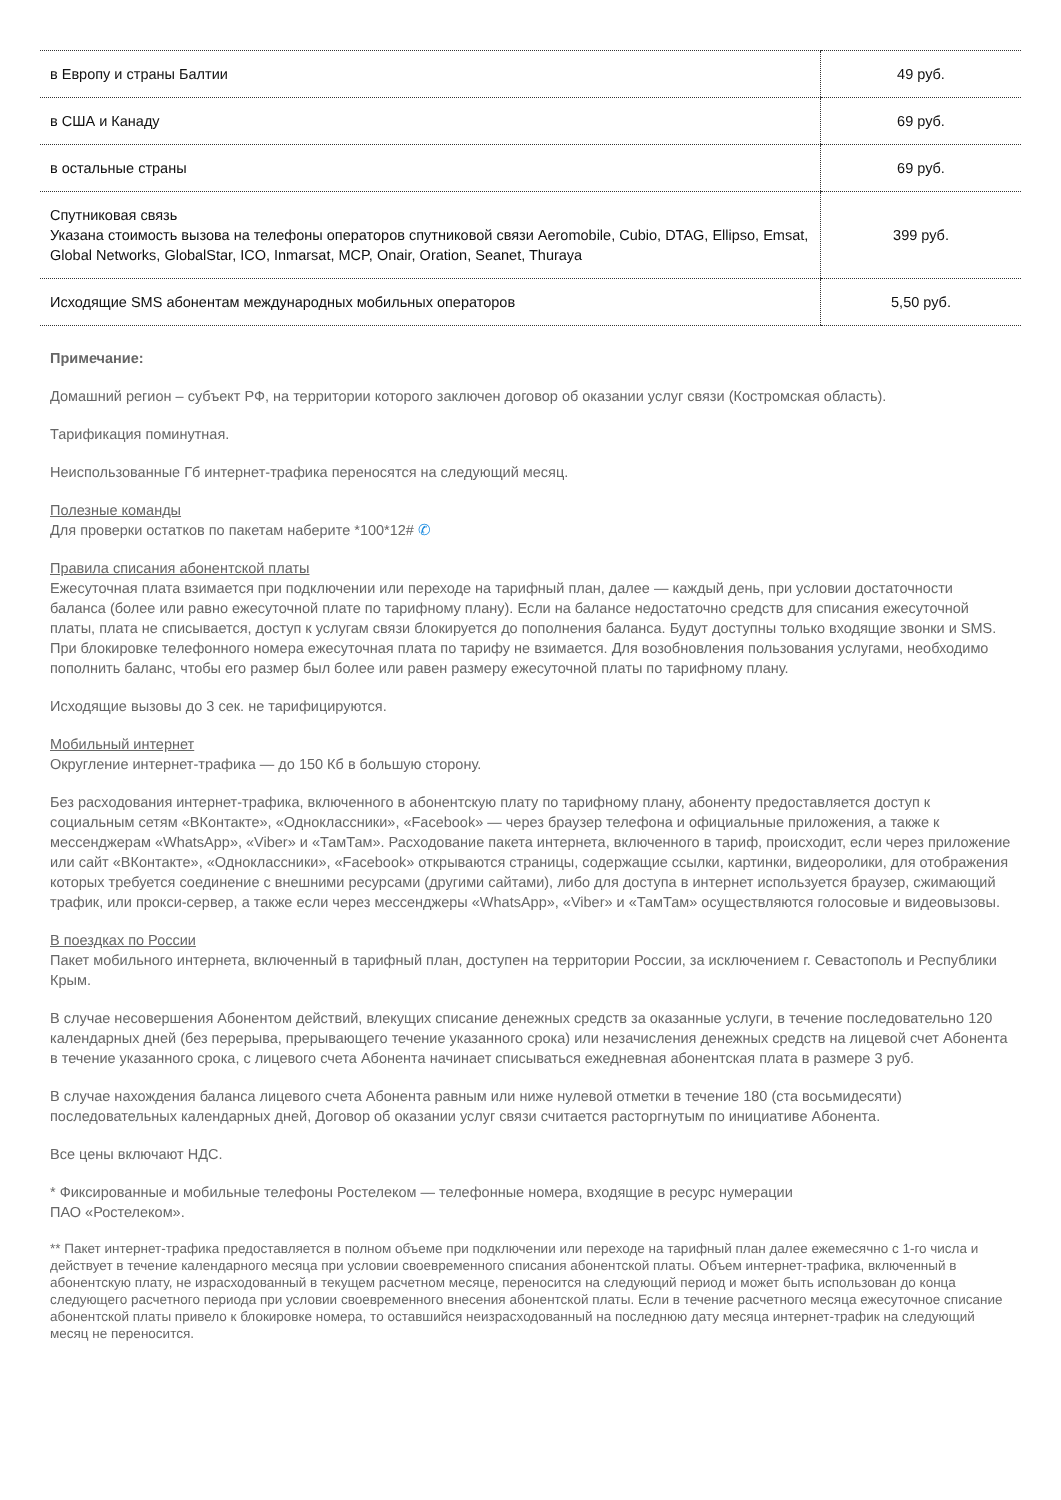| в Европу и страны Балтии | 49 руб. |
| в США и Канаду | 69 руб. |
| в остальные страны | 69 руб. |
| Спутниковая связь Указана стоимость вызова на телефоны операторов спутниковой связи Aeromobile, Cubio, DTAG, Ellipso, Emsat, Global Networks, GlobalStar, ICO, Inmarsat, MCP, Onair, Oration, Seanet, Thuraya | 399 руб. |
| Исходящие SMS абонентам международных мобильных операторов | 5,50 руб. |
Примечание:
Домашний регион – субъект РФ, на территории которого заключен договор об оказании услуг связи (Костромская область).
Тарификация поминутная.
Неиспользованные Гб интернет-трафика переносятся на следующий месяц.
Полезные команды
Для проверки остатков по пакетам наберите *100*12# ✆
Правила списания абонентской платы
Ежесуточная плата взимается при подключении или переходе на тарифный план, далее — каждый день, при условии достаточности баланса (более или равно ежесуточной плате по тарифному плану). Если на балансе недостаточно средств для списания ежесуточной платы, плата не списывается, доступ к услугам связи блокируется до пополнения баланса. Будут доступны только входящие звонки и SMS. При блокировке телефонного номера ежесуточная плата по тарифу не взимается. Для возобновления пользования услугами, необходимо пополнить баланс, чтобы его размер был более или равен размеру ежесуточной платы по тарифному плану.
Исходящие вызовы до 3 сек. не тарифицируются.
Мобильный интернет
Округление интернет-трафика — до 150 Кб в большую сторону.
Без расходования интернет-трафика, включенного в абонентскую плату по тарифному плану, абоненту предоставляется доступ к социальным сетям «ВКонтакте», «Одноклассники», «Facebook» — через браузер телефона и официальные приложения, а также к мессенджерам «WhatsApp», «Viber» и «ТамТам». Расходование пакета интернета, включенного в тариф, происходит, если через приложение или сайт «ВКонтакте», «Одноклассники», «Facebook» открываются страницы, содержащие ссылки, картинки, видеоролики, для отображения которых требуется соединение с внешними ресурсами (другими сайтами), либо для доступа в интернет используется браузер, сжимающий трафик, или прокси-сервер, а также если через мессенджеры «WhatsApp», «Viber» и «ТамТам» осуществляются голосовые и видеовызовы.
В поездках по России
Пакет мобильного интернета, включенный в тарифный план, доступен на территории России, за исключением г. Севастополь и Республики Крым.
В случае несовершения Абонентом действий, влекущих списание денежных средств за оказанные услуги, в течение последовательно 120 календарных дней (без перерыва, прерывающего течение указанного срока) или незачисления денежных средств на лицевой счет Абонента в течение указанного срока, с лицевого счета Абонента начинает списываться ежедневная абонентская плата в размере 3 руб.
В случае нахождения баланса лицевого счета Абонента равным или ниже нулевой отметки в течение 180 (ста восьмидесяти) последовательных календарных дней, Договор об оказании услуг связи считается расторгнутым по инициативе Абонента.
Все цены включают НДС.
* Фиксированные и мобильные телефоны Ростелеком — телефонные номера, входящие в ресурс нумерации
ПАО «Ростелеком».
** Пакет интернет-трафика предоставляется в полном объеме при подключении или переходе на тарифный план далее ежемесячно с 1-го числа и действует в течение календарного месяца при условии своевременного списания абонентской платы. Объем интернет-трафика, включенный в абонентскую плату, не израсходованный в текущем расчетном месяце, переносится на следующий период и может быть использован до конца следующего расчетного периода при условии своевременного внесения абонентской платы. Если в течение расчетного месяца ежесуточное списание абонентской платы привело к блокировке номера, то оставшийся неизрасходованный на последнюю дату месяца интернет-трафик на следующий месяц не переносится.